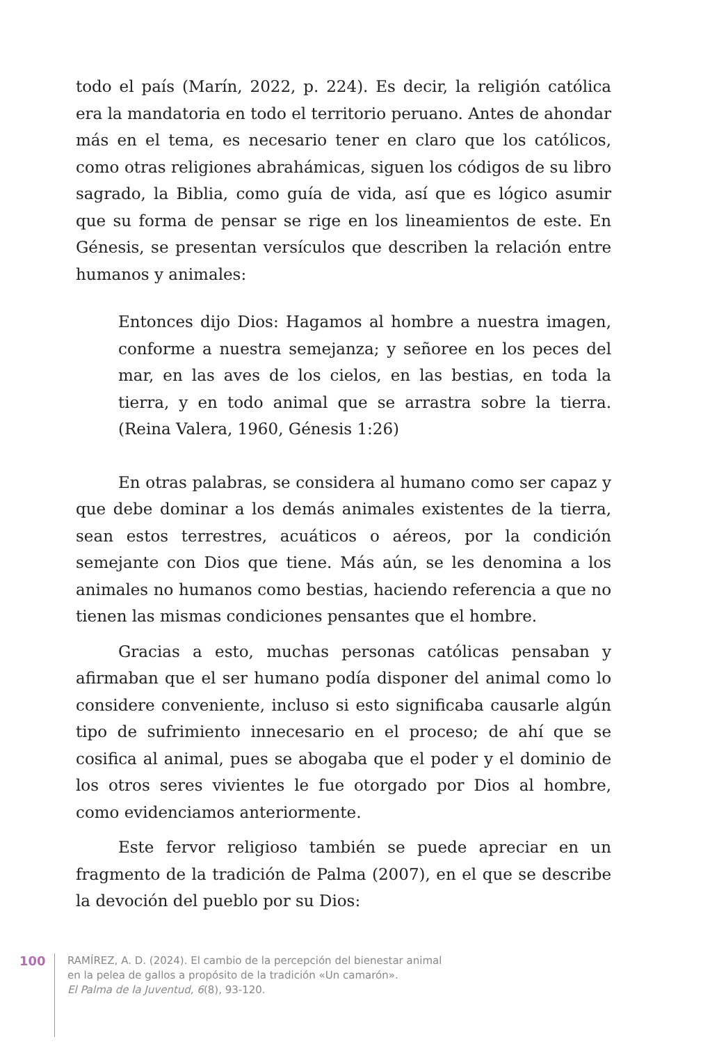todo el país (Marín, 2022, p. 224). Es decir, la religión católica era la mandatoria en todo el territorio peruano. Antes de ahondar más en el tema, es necesario tener en claro que los católicos, como otras religiones abrahámicas, siguen los códigos de su libro sagrado, la Biblia, como guía de vida, así que es lógico asumir que su forma de pensar se rige en los lineamientos de este. En Génesis, se presentan versículos que describen la relación entre humanos y animales:
Entonces dijo Dios: Hagamos al hombre a nuestra imagen, conforme a nuestra semejanza; y señoree en los peces del mar, en las aves de los cielos, en las bestias, en toda la tierra, y en todo animal que se arrastra sobre la tierra. (Reina Valera, 1960, Génesis 1:26)
En otras palabras, se considera al humano como ser capaz y que debe dominar a los demás animales existentes de la tierra, sean estos terrestres, acuáticos o aéreos, por la condición semejante con Dios que tiene. Más aún, se les denomina a los animales no humanos como bestias, haciendo referencia a que no tienen las mismas condiciones pensantes que el hombre.
Gracias a esto, muchas personas católicas pensaban y afirmaban que el ser humano podía disponer del animal como lo considere conveniente, incluso si esto significaba causarle algún tipo de sufrimiento innecesario en el proceso; de ahí que se cosifica al animal, pues se abogaba que el poder y el dominio de los otros seres vivientes le fue otorgado por Dios al hombre, como evidenciamos anteriormente.
Este fervor religioso también se puede apreciar en un fragmento de la tradición de Palma (2007), en el que se describe la devoción del pueblo por su Dios:
100
RAMÍREZ, A. D. (2024). El cambio de la percepción del bienestar animal
en la pelea de gallos a propósito de la tradición «Un camarón».
El Palma de la Juventud, 6(8), 93-120.